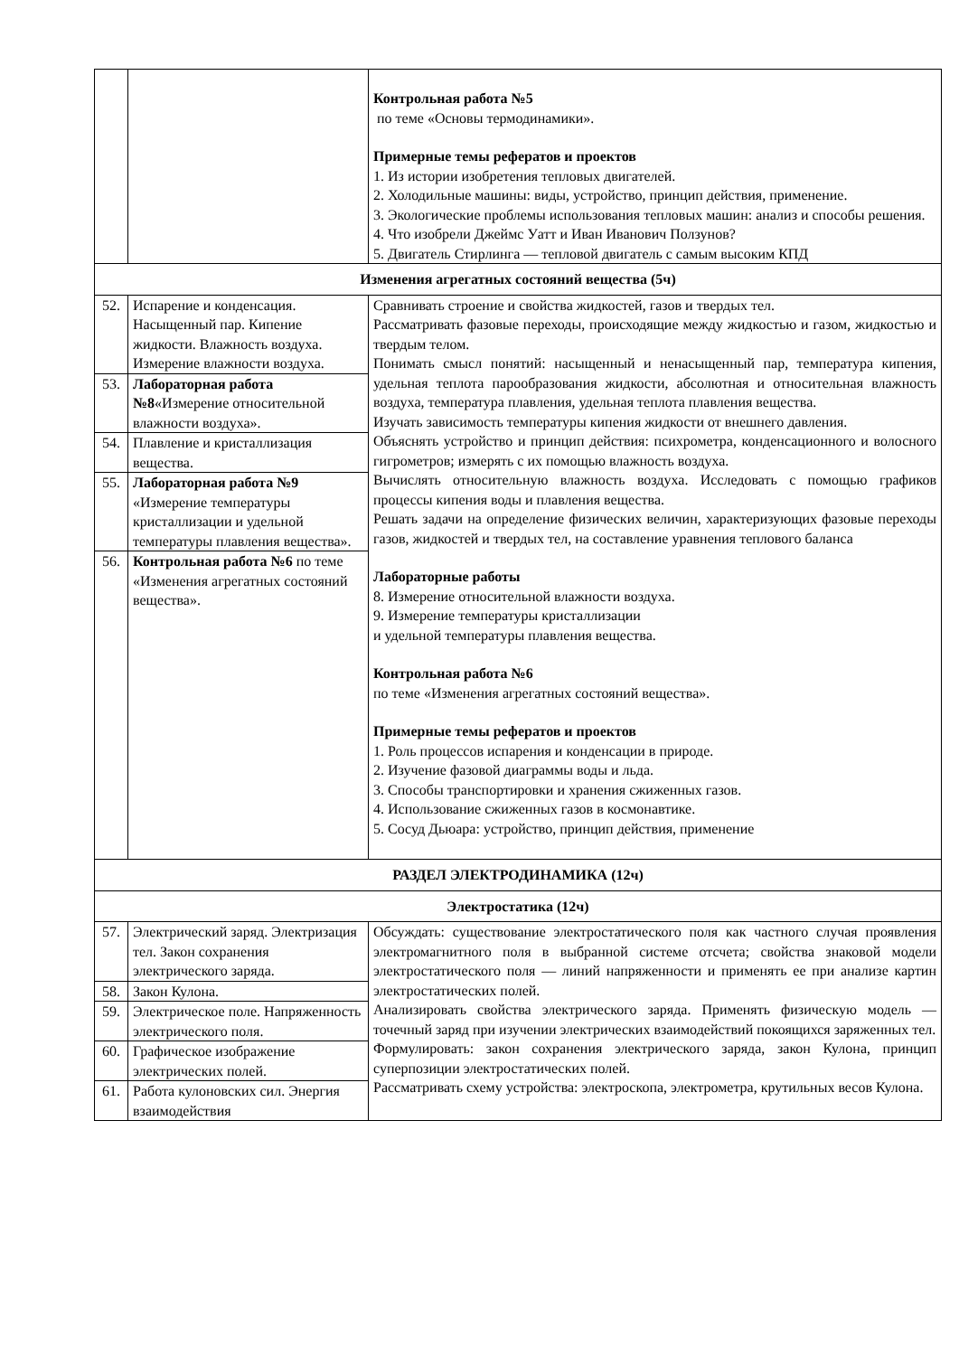| | | Контрольная работа №5 по теме «Основы термодинамики». Примерные темы рефератов и проектов 1. Из истории изобретения тепловых двигателей. 2. Холодильные машины: виды, устройство, принцип действия, применение. 3. Экологические проблемы использования тепловых машин: анализ и способы решения. 4. Что изобрели Джеймс Уатт и Иван Иванович Ползунов? 5. Двигатель Стирлинга — тепловой двигатель с самым высоким КПД |
| Изменения агрегатных состояний вещества (5ч) | | |
| 52. | Испарение и конденсация. Насыщенный пар. Кипение жидкости. Влажность воздуха. Измерение влажности воздуха. | Сравнивать строение и свойства жидкостей, газов и твердых тел. Рассматривать фазовые переходы, происходящие между жидкостью и газом, жидкостью и твердым телом. Понимать смысл понятий: насыщенный и ненасыщенный пар, температура кипения, удельная теплота парообразования жидкости, абсолютная и относительная влажность воздуха, температура плавления, удельная теплота плавления вещества. Изучать зависимость температуры кипения жидкости от внешнего давления. Объяснять устройство и принцип действия: психрометра, конденсационного и волосного гигрометров; измерять с их помощью влажность воздуха. Вычислять относительную влажность воздуха. Исследовать с помощью графиков процессы кипения воды и плавления вещества. Решать задачи на определение физических величин, характеризующих фазовые переходы газов, жидкостей и твердых тел, на составление уравнения теплового баланса Лабораторные работы 8. Измерение относительной влажности воздуха. 9. Измерение температуры кристаллизации и удельной температуры плавления вещества. Контрольная работа №6 по теме «Изменения агрегатных состояний вещества». Примерные темы рефератов и проектов 1. Роль процессов испарения и конденсации в природе. 2. Изучение фазовой диаграммы воды и льда. 3. Способы транспортировки и хранения сжиженных газов. 4. Использование сжиженных газов в космонавтике. 5. Сосуд Дьюара: устройство, принцип действия, применение |
| 53. | Лабораторная работа №8 «Измерение относительной влажности воздуха». | |
| 54. | Плавление и кристаллизация вещества. | |
| 55. | Лабораторная работа №9 «Измерение температуры кристаллизации и удельной температуры плавления вещества». | |
| 56. | Контрольная работа №6 по теме «Изменения агрегатных состояний вещества». | |
| РАЗДЕЛ ЭЛЕКТРОДИНАМИКА (12ч) | | |
| Электростатика (12ч) | | |
| 57. | Электрический заряд. Электризация тел. Закон сохранения электрического заряда. | Обсуждать: существование электростатического поля как частного случая проявления электромагнитного поля в выбранной системе отсчета; свойства знаковой модели электростатического поля — линий напряженности и применять ее при анализе картин электростатических полей. Анализировать свойства электрического заряда. Применять физическую модель — точечный заряд при изучении электрических взаимодействий покоящихся заряженных тел. Формулировать: закон сохранения электрического заряда, закон Кулона, принцип суперпозиции электростатических полей. Рассматривать схему устройства: электроскопа, электрометра, крутильных весов Кулона. |
| 58. | Закон Кулона. | |
| 59. | Электрическое поле. Напряженность электрического поля. | |
| 60. | Графическое изображение электрических полей. | |
| 61. | Работа кулоновских сил. Энергия взаимодействия | |